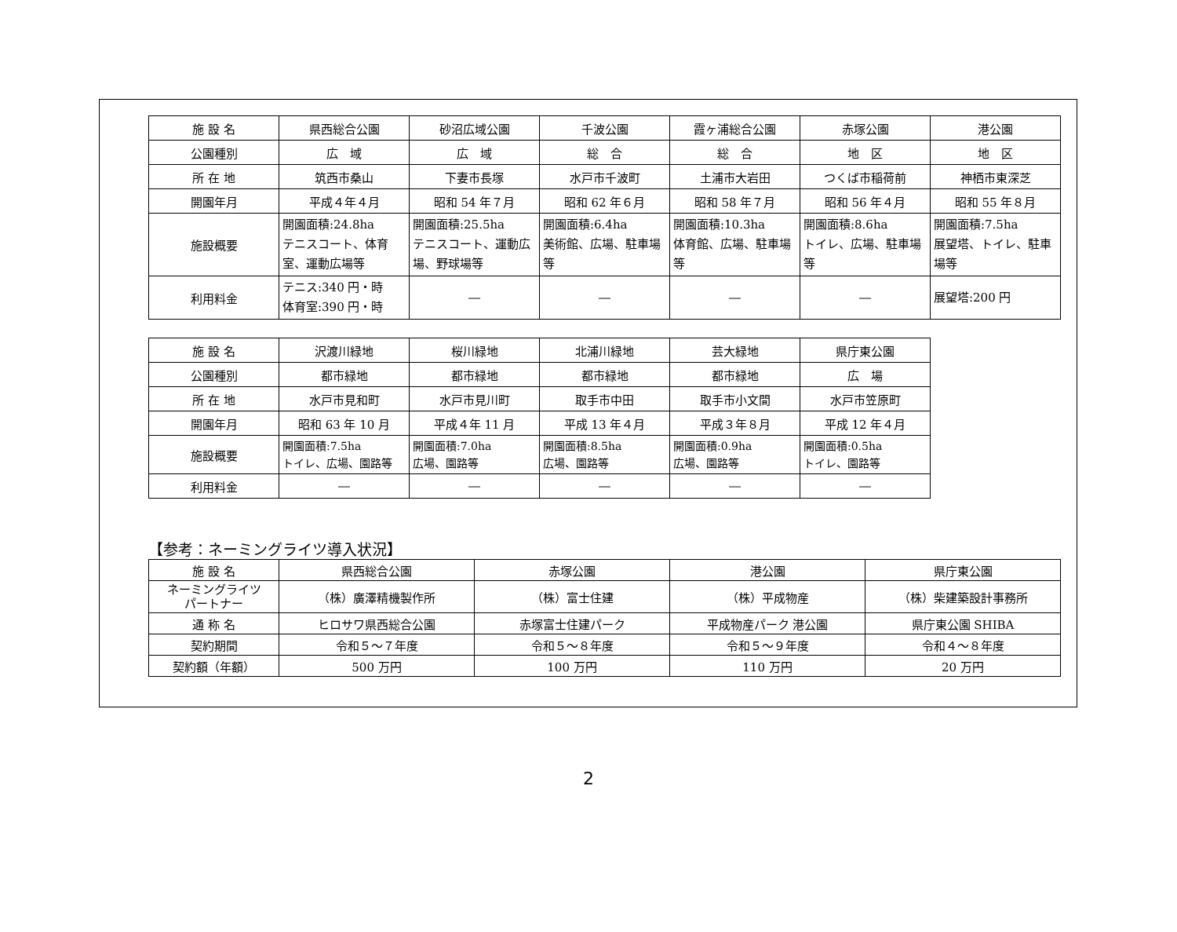| 施 設 名 | 県西総合公園 | 砂沼広域公園 | 千波公園 | 霞ヶ浦総合公園 | 赤塚公園 | 港公園 |
| 公園種別 | 広 域 | 広 域 | 総 合 | 総 合 | 地 区 | 地 区 |
| 所 在 地 | 筑西市桑山 | 下妻市長塚 | 水戸市千波町 | 土浦市大岩田 | つくば市稲荷前 | 神栖市東深芝 |
| 開園年月 | 平成４年４月 | 昭和 54 年７月 | 昭和 62 年６月 | 昭和 58 年７月 | 昭和 56 年４月 | 昭和 55 年８月 |
| 施設概要 | 開園面積:24.8ha テニスコート、体育室、運動広場等 | 開園面積:25.5ha テニスコート、運動広場、野球場等 | 開園面積:6.4ha 美術館、広場、駐車場等 | 開園面積:10.3ha 体育館、広場、駐車場等 | 開園面積:8.6ha トイレ、広場、駐車場等 | 開園面積:7.5ha 展望塔、トイレ、駐車場等 |
| 利用料金 | テニス:340 円・時 体育室:390 円・時 | ― | ― | ― | ― | 展望塔:200 円 |
| 施 設 名 | 沢渡川緑地 | 桜川緑地 | 北浦川緑地 | 芸大緑地 | 県庁東公園 |
| 公園種別 | 都市緑地 | 都市緑地 | 都市緑地 | 都市緑地 | 広 場 |
| 所 在 地 | 水戸市見和町 | 水戸市見川町 | 取手市中田 | 取手市小文間 | 水戸市笠原町 |
| 開園年月 | 昭和 63 年 10 月 | 平成４年 11 月 | 平成 13 年４月 | 平成３年８月 | 平成 12 年４月 |
| 施設概要 | 開園面積:7.5ha トイレ、広場、園路等 | 開園面積:7.0ha 広場、園路等 | 開園面積:8.5ha 広場、園路等 | 開園面積:0.9ha 広場、園路等 | 開園面積:0.5ha トイレ、園路等 |
| 利用料金 | ― | ― | ― | ― | ― |
【参考：ネーミングライツ導入状況】
| 施 設 名 | 県西総合公園 | 赤塚公園 | 港公園 | 県庁東公園 |
| ネーミングライツ パートナー | （株）廣澤精機製作所 | （株）富士住建 | （株）平成物産 | （株）柴建築設計事務所 |
| 通 称 名 | ヒロサワ県西総合公園 | 赤塚富士住建パーク | 平成物産パーク 港公園 | 県庁東公園 SHIBA |
| 契約期間 | 令和５～７年度 | 令和５～８年度 | 令和５～９年度 | 令和４～８年度 |
| 契約額（年額） | 500 万円 | 100 万円 | 110 万円 | 20 万円 |
2